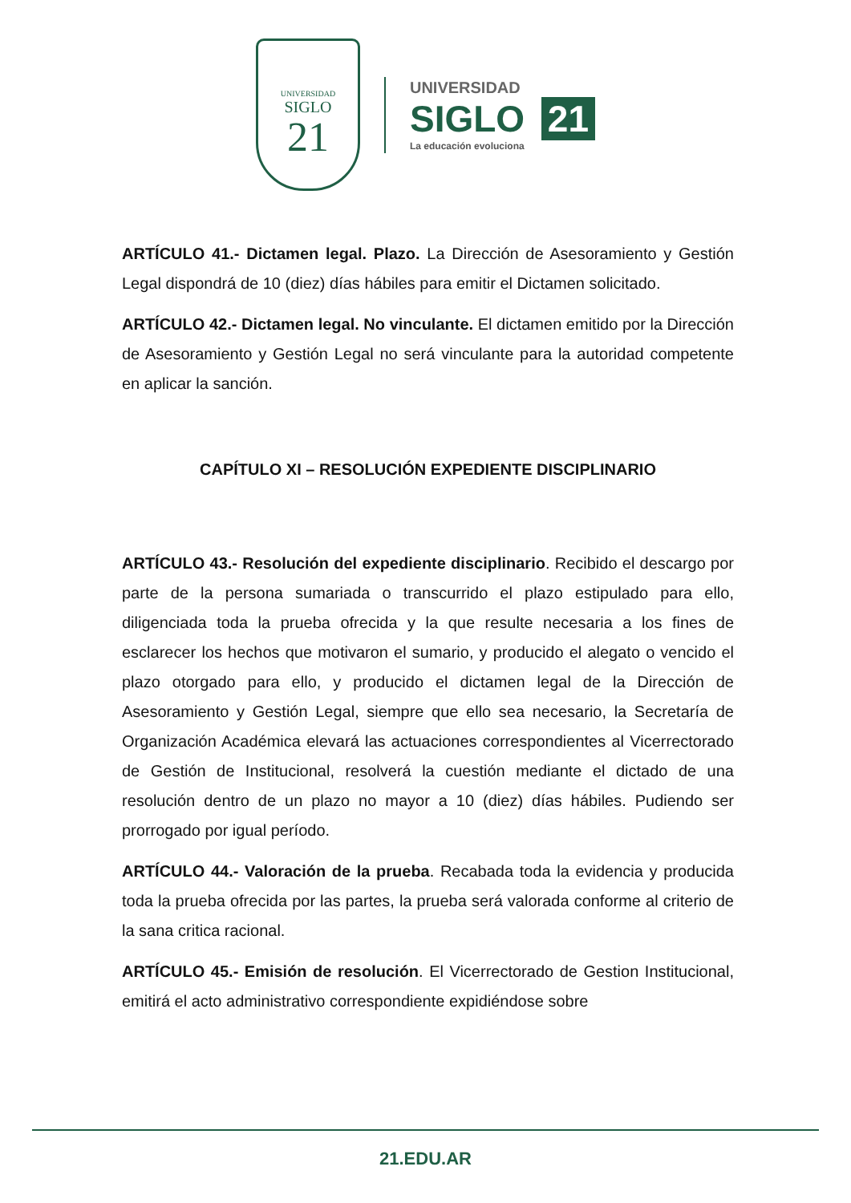UNIVERSIDAD
SIGLO
21
UNIVERSIDAD
SIGLO 21
La educación evoluciona
ARTÍCULO 41.- Dictamen legal. Plazo. La Dirección de Asesoramiento y Gestión Legal dispondrá de 10 (diez) días hábiles para emitir el Dictamen solicitado.
ARTÍCULO 42.- Dictamen legal. No vinculante. El dictamen emitido por la Dirección de Asesoramiento y Gestión Legal no será vinculante para la autoridad competente en aplicar la sanción.
CAPÍTULO XI – RESOLUCIÓN EXPEDIENTE DISCIPLINARIO
ARTÍCULO 43.- Resolución del expediente disciplinario. Recibido el descargo por parte de la persona sumariada o transcurrido el plazo estipulado para ello, diligenciada toda la prueba ofrecida y la que resulte necesaria a los fines de esclarecer los hechos que motivaron el sumario, y producido el alegato o vencido el plazo otorgado para ello, y producido el dictamen legal de la Dirección de Asesoramiento y Gestión Legal, siempre que ello sea necesario, la Secretaría de Organización Académica elevará las actuaciones correspondientes al Vicerrectorado de Gestión de Institucional, resolverá la cuestión mediante el dictado de una resolución dentro de un plazo no mayor a 10 (diez) días hábiles. Pudiendo ser prorrogado por igual período.
ARTÍCULO 44.- Valoración de la prueba. Recabada toda la evidencia y producida toda la prueba ofrecida por las partes, la prueba será valorada conforme al criterio de la sana critica racional.
ARTÍCULO 45.- Emisión de resolución. El Vicerrectorado de Gestion Institucional, emitirá el acto administrativo correspondiente expidiéndose sobre
21.EDU.AR